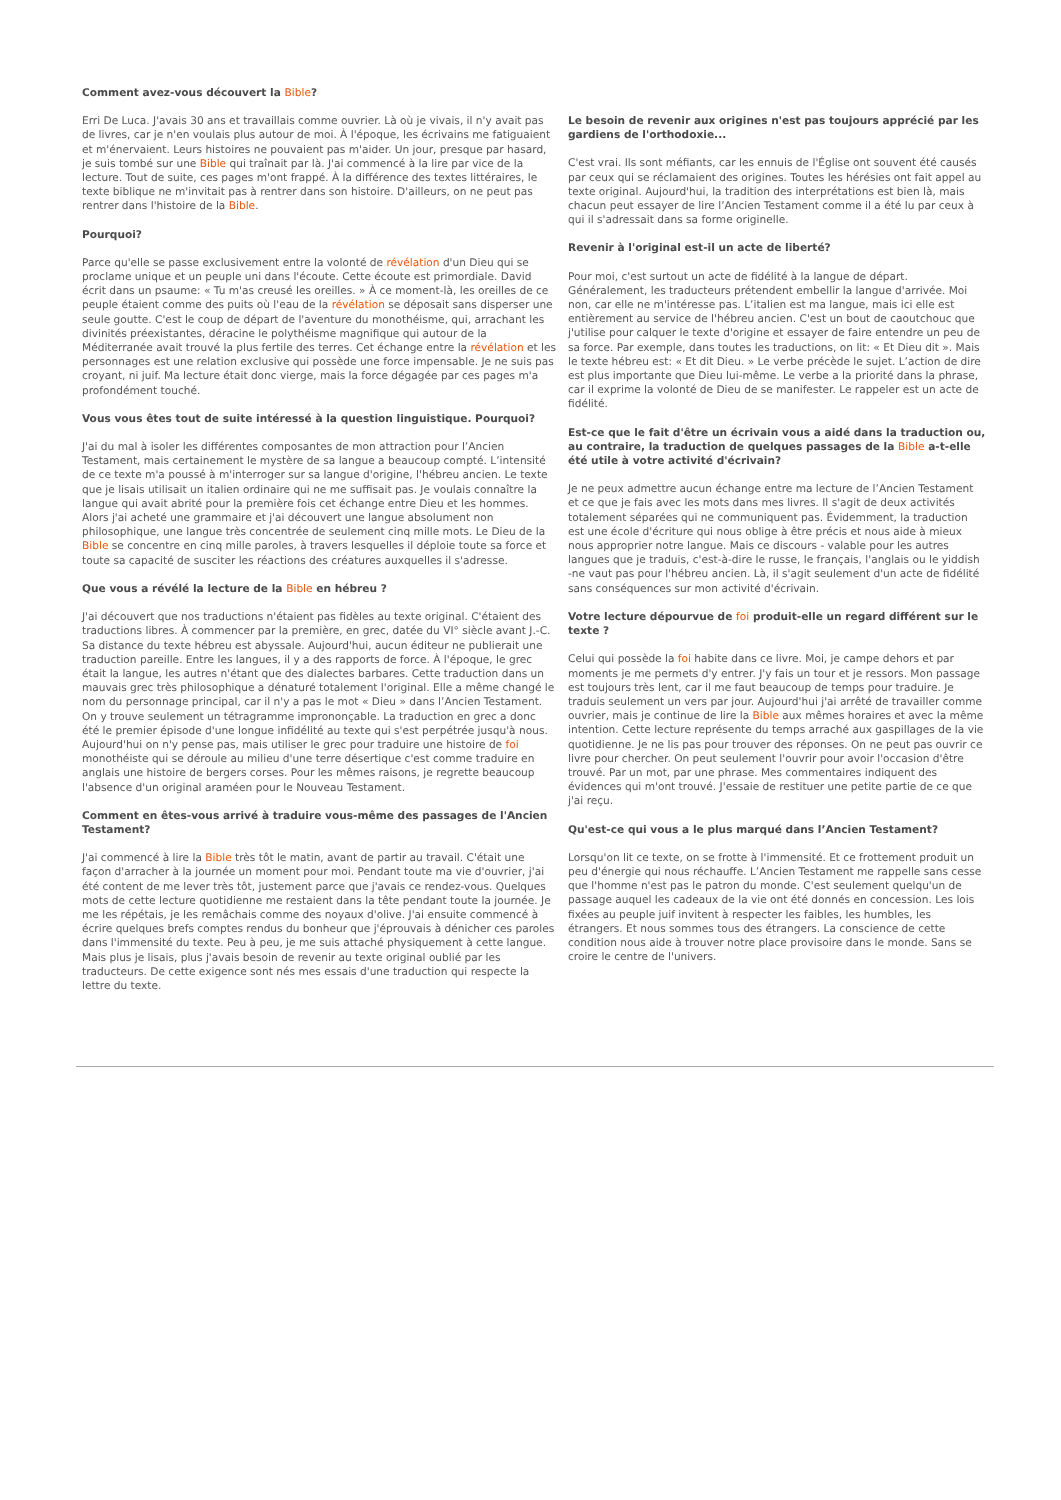Comment avez-vous découvert la Bible?
Erri De Luca. J'avais 30 ans et travaillais comme ouvrier. Là où je vivais, il n'y avait pas de livres, car je n'en voulais plus autour de moi. À l'époque, les écrivains me fatiguaient et m'énervaient. Leurs histoires ne pouvaient pas m'aider. Un jour, presque par hasard, je suis tombé sur une Bible qui traînait par là. J'ai commencé à la lire par vice de la lecture. Tout de suite, ces pages m'ont frappé. À la différence des textes littéraires, le texte biblique ne m'invitait pas à rentrer dans son histoire. D'ailleurs, on ne peut pas rentrer dans l'histoire de la Bible.
Pourquoi?
Parce qu'elle se passe exclusivement entre la volonté de révélation d'un Dieu qui se proclame unique et un peuple uni dans l'écoute. Cette écoute est primordiale. David écrit dans un psaume: « Tu m'as creusé les oreilles. » À ce moment-là, les oreilles de ce peuple étaient comme des puits où l'eau de la révélation se déposait sans disperser une seule goutte. C'est le coup de départ de l'aventure du monothéisme, qui, arrachant les divinités préexistantes, déracine le polythéisme magnifique qui autour de la Méditerranée avait trouvé la plus fertile des terres. Cet échange entre la révélation et les personnages est une relation exclusive qui possède une force impensable. Je ne suis pas croyant, ni juif. Ma lecture était donc vierge, mais la force dégagée par ces pages m'a profondément touché.
Vous vous êtes tout de suite intéressé à la question linguistique. Pourquoi?
J'ai du mal à isoler les différentes composantes de mon attraction pour l’Ancien Testament, mais certainement le mystère de sa langue a beaucoup compté. L’intensité de ce texte m'a poussé à m'interroger sur sa langue d'origine, l'hébreu ancien. Le texte que je lisais utilisait un italien ordinaire qui ne me suffisait pas. Je voulais connaître la langue qui avait abrité pour la première fois cet échange entre Dieu et les hommes. Alors j'ai acheté une grammaire et j'ai découvert une langue absolument non philosophique, une langue très concentrée de seulement cinq mille mots. Le Dieu de la Bible se concentre en cinq mille paroles, à travers lesquelles il déploie toute sa force et toute sa capacité de susciter les réactions des créatures auxquelles il s'adresse.
Que vous a révélé la lecture de la Bible en hébreu ?
J'ai découvert que nos traductions n'étaient pas fidèles au texte original. C'étaient des traductions libres. À commencer par la première, en grec, datée du VI° siècle avant J.-C. Sa distance du texte hébreu est abyssale. Aujourd'hui, aucun éditeur ne publierait une traduction pareille. Entre les langues, il y a des rapports de force. À l'époque, le grec était la langue, les autres n'étant que des dialectes barbares. Cette traduction dans un mauvais grec très philosophique a dénaturé totalement l'original. Elle a même changé le nom du personnage principal, car il n'y a pas le mot « Dieu » dans l’Ancien Testament. On y trouve seulement un tétragramme imprononçable. La traduction en grec a donc été le premier épisode d'une longue infidélité au texte qui s'est perpétrée jusqu'à nous. Aujourd'hui on n'y pense pas, mais utiliser le grec pour traduire une histoire de foi monothéiste qui se déroule au milieu d'une terre désertique c'est comme traduire en anglais une histoire de bergers corses. Pour les mêmes raisons, je regrette beaucoup l'absence d'un original araméen pour le Nouveau Testament.
Comment en êtes-vous arrivé à traduire vous-même des passages de l'Ancien Testament?
J'ai commencé à lire la Bible très tôt le matin, avant de partir au travail. C'était une façon d'arracher à la journée un moment pour moi. Pendant toute ma vie d'ouvrier, j'ai été content de me lever très tôt, justement parce que j'avais ce rendez-vous. Quelques mots de cette lecture quotidienne me restaient dans la tête pendant toute la journée. Je me les répétais, je les remâchais comme des noyaux d'olive. J'ai ensuite commencé à écrire quelques brefs comptes rendus du bonheur que j'éprouvais à dénicher ces paroles dans l'immensité du texte. Peu à peu, je me suis attaché physiquement à cette langue. Mais plus je lisais, plus j'avais besoin de revenir au texte original oublié par les traducteurs. De cette exigence sont nés mes essais d'une traduction qui respecte la lettre du texte.
Le besoin de revenir aux origines n'est pas toujours apprécié par les gardiens de l'orthodoxie...
C'est vrai. Ils sont méfiants, car les ennuis de l'Église ont souvent été causés par ceux qui se réclamaient des origines. Toutes les hérésies ont fait appel au texte original. Aujourd'hui, la tradition des interprétations est bien là, mais chacun peut essayer de lire l’Ancien Testament comme il a été lu par ceux à qui il s'adressait dans sa forme originelle.
Revenir à l'original est-il un acte de liberté?
Pour moi, c'est surtout un acte de fidélité à la langue de départ. Généralement, les traducteurs prétendent embellir la langue d'arrivée. Moi non, car elle ne m'intéresse pas. L’italien est ma langue, mais ici elle est entièrement au service de l'hébreu ancien. C'est un bout de caoutchouc que j'utilise pour calquer le texte d'origine et essayer de faire entendre un peu de sa force. Par exemple, dans toutes les traductions, on lit: « Et Dieu dit ». Mais le texte hébreu est: « Et dit Dieu. » Le verbe précède le sujet. L’action de dire est plus importante que Dieu lui-même. Le verbe a la priorité dans la phrase, car il exprime la volonté de Dieu de se manifester. Le rappeler est un acte de fidélité.
Est-ce que le fait d'être un écrivain vous a aidé dans la traduction ou, au contraire, la traduction de quelques passages de la Bible a-t-elle été utile à votre activité d'écrivain?
Je ne peux admettre aucun échange entre ma lecture de l’Ancien Testament et ce que je fais avec les mots dans mes livres. Il s'agit de deux activités totalement séparées qui ne communiquent pas. Évidemment, la traduction est une école d'écriture qui nous oblige à être précis et nous aide à mieux nous approprier notre langue. Mais ce discours - valable pour les autres langues que je traduis, c'est-à-dire le russe, le français, l'anglais ou le yiddish -ne vaut pas pour l'hébreu ancien. Là, il s'agit seulement d'un acte de fidélité sans conséquences sur mon activité d'écrivain.
Votre lecture dépourvue de foi produit-elle un regard différent sur le texte ?
Celui qui possède la foi habite dans ce livre. Moi, je campe dehors et par moments je me permets d'y entrer. J'y fais un tour et je ressors. Mon passage est toujours très lent, car il me faut beaucoup de temps pour traduire. Je traduis seulement un vers par jour. Aujourd'hui j'ai arrêté de travailler comme ouvrier, mais je continue de lire la Bible aux mêmes horaires et avec la même intention. Cette lecture représente du temps arraché aux gaspillages de la vie quotidienne. Je ne lis pas pour trouver des réponses. On ne peut pas ouvrir ce livre pour chercher. On peut seulement l'ouvrir pour avoir l'occasion d'être trouvé. Par un mot, par une phrase. Mes commentaires indiquent des évidences qui m'ont trouvé. J'essaie de restituer une petite partie de ce que j'ai reçu.
Qu'est-ce qui vous a le plus marqué dans l’Ancien Testament?
Lorsqu'on lit ce texte, on se frotte à l'immensité. Et ce frottement produit un peu d'énergie qui nous réchauffe. L’Ancien Testament me rappelle sans cesse que l'homme n'est pas le patron du monde. C'est seulement quelqu'un de passage auquel les cadeaux de la vie ont été donnés en concession. Les lois fixées au peuple juif invitent à respecter les faibles, les humbles, les étrangers. Et nous sommes tous des étrangers. La conscience de cette condition nous aide à trouver notre place provisoire dans le monde. Sans se croire le centre de l'univers.